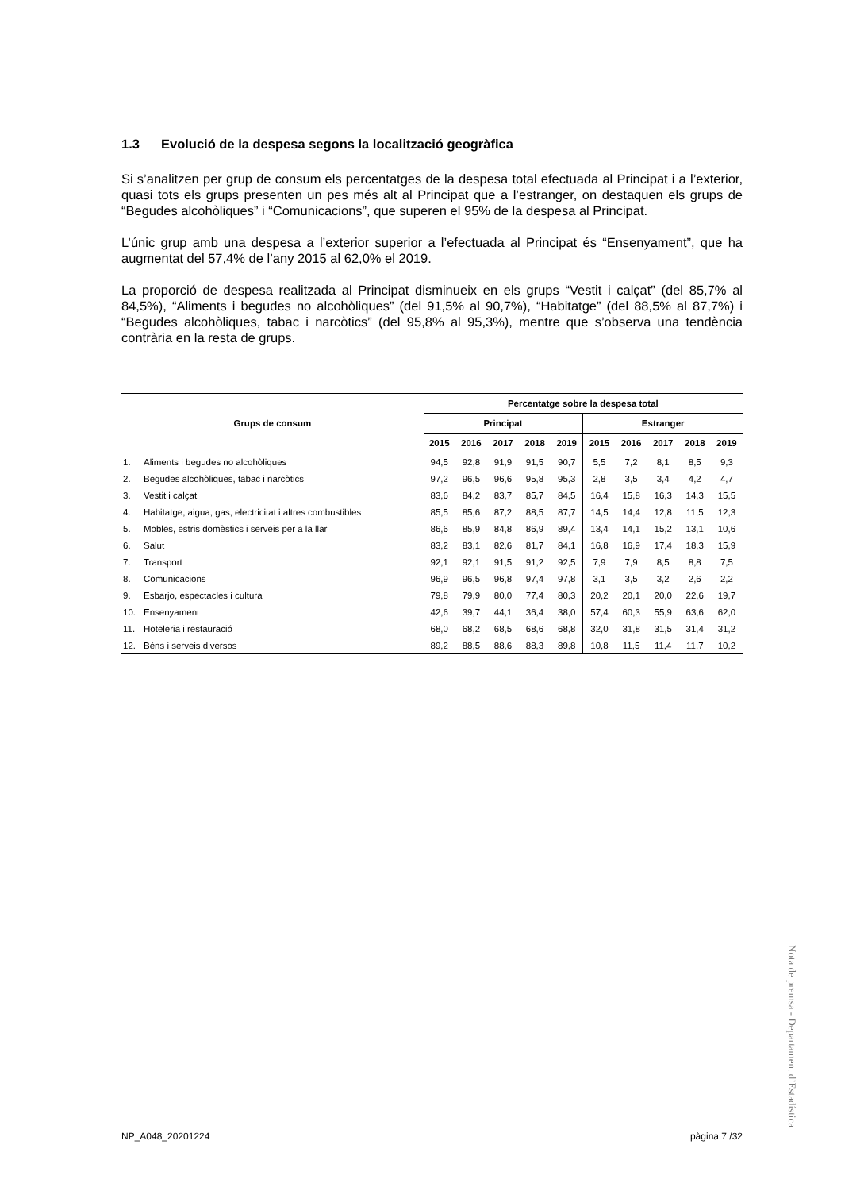1.3 Evolució de la despesa segons la localització geogràfica
Si s’analitzen per grup de consum els percentatges de la despesa total efectuada al Principat i a l’exterior, quasi tots els grups presenten un pes més alt al Principat que a l’estranger, on destaquen els grups de “Begudes alcohòliques” i “Comunicacions”, que superen el 95% de la despesa al Principat.
L’únic grup amb una despesa a l’exterior superior a l’efectuada al Principat és “Ensenyament”, que ha augmentat del 57,4% de l’any 2015 al 62,0% el 2019.
La proporció de despesa realitzada al Principat disminueix en els grups “Vestit i calçat” (del 85,7% al 84,5%), “Aliments i begudes no alcohòliques” (del 91,5% al 90,7%), “Habitatge” (del 88,5% al 87,7%) i “Begudes alcohòliques, tabac i narcòtics” (del 95,8% al 95,3%), mentre que s’observa una tendència contrària en la resta de grups.
| Grups de consum | | Percentatge sobre la despesa total | | | | | | | | | |
| --- | --- | --- | --- | --- | --- | --- | --- | --- | --- | --- | --- |
| | | Principat | | | | | Estranger | | | | |
| | | 2015 | 2016 | 2017 | 2018 | 2019 | 2015 | 2016 | 2017 | 2018 | 2019 |
| 1. | Aliments i begudes no alcohòliques | 94,5 | 92,8 | 91,9 | 91,5 | 90,7 | 5,5 | 7,2 | 8,1 | 8,5 | 9,3 |
| 2. | Begudes alcohòliques, tabac i narcòtics | 97,2 | 96,5 | 96,6 | 95,8 | 95,3 | 2,8 | 3,5 | 3,4 | 4,2 | 4,7 |
| 3. | Vestit i calçat | 83,6 | 84,2 | 83,7 | 85,7 | 84,5 | 16,4 | 15,8 | 16,3 | 14,3 | 15,5 |
| 4. | Habitatge, aigua, gas, electricitat i altres combustibles | 85,5 | 85,6 | 87,2 | 88,5 | 87,7 | 14,5 | 14,4 | 12,8 | 11,5 | 12,3 |
| 5. | Mobles, estris domèstics i serveis per a la llar | 86,6 | 85,9 | 84,8 | 86,9 | 89,4 | 13,4 | 14,1 | 15,2 | 13,1 | 10,6 |
| 6. | Salut | 83,2 | 83,1 | 82,6 | 81,7 | 84,1 | 16,8 | 16,9 | 17,4 | 18,3 | 15,9 |
| 7. | Transport | 92,1 | 92,1 | 91,5 | 91,2 | 92,5 | 7,9 | 7,9 | 8,5 | 8,8 | 7,5 |
| 8. | Comunicacions | 96,9 | 96,5 | 96,8 | 97,4 | 97,8 | 3,1 | 3,5 | 3,2 | 2,6 | 2,2 |
| 9. | Esbarjo, espectacles i cultura | 79,8 | 79,9 | 80,0 | 77,4 | 80,3 | 20,2 | 20,1 | 20,0 | 22,6 | 19,7 |
| 10. | Ensenyament | 42,6 | 39,7 | 44,1 | 36,4 | 38,0 | 57,4 | 60,3 | 55,9 | 63,6 | 62,0 |
| 11. | Hoteleria i restauració | 68,0 | 68,2 | 68,5 | 68,6 | 68,8 | 32,0 | 31,8 | 31,5 | 31,4 | 31,2 |
| 12. | Béns i serveis diversos | 89,2 | 88,5 | 88,6 | 88,3 | 89,8 | 10,8 | 11,5 | 11,4 | 11,7 | 10,2 |
Nota de premsa - Departament d’Estadística
NP_A048_20201224 pàgina 7 /32